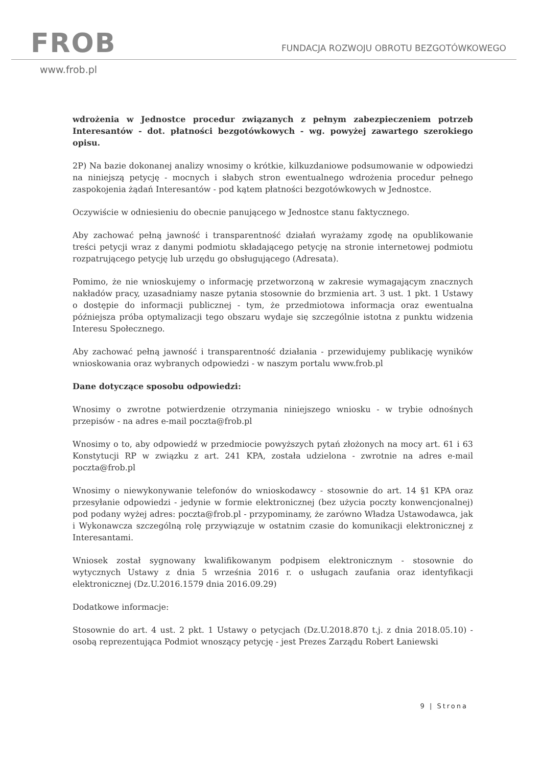FROB
FUNDACJA ROZWOJU OBROTU BEZGOTÓWKOWEGO
www.frob.pl
wdrożenia w Jednostce procedur związanych z pełnym zabezpieczeniem potrzeb Interesantów - dot. płatności bezgotówkowych - wg. powyżej zawartego szerokiego opisu.
2P) Na bazie dokonanej analizy wnosimy o krótkie, kilkuzdaniowe podsumowanie w odpowiedzi na niniejszą petycję - mocnych i słabych stron ewentualnego wdrożenia procedur pełnego zaspokojenia żądań Interesantów - pod kątem płatności bezgotówkowych w Jednostce.
Oczywiście w odniesieniu do obecnie panującego w Jednostce stanu faktycznego.
Aby zachować pełną jawność i transparentność działań wyrażamy zgodę na opublikowanie treści petycji wraz z danymi podmiotu składającego petycję na stronie internetowej podmiotu rozpatrującego petycję lub urzędu go obsługującego (Adresata).
Pomimo, że nie wnioskujemy o informację przetworzoną w zakresie wymagającym znacznych nakładów pracy, uzasadniamy nasze pytania stosownie do brzmienia art. 3 ust. 1 pkt. 1 Ustawy o dostępie do informacji publicznej - tym, że przedmiotowa informacja oraz ewentualna późniejsza próba optymalizacji tego obszaru wydaje się szczególnie istotna z punktu widzenia Interesu Społecznego.
Aby zachować pełną jawność i transparentność działania - przewidujemy publikację wyników wnioskowania oraz wybranych odpowiedzi - w naszym portalu www.frob.pl
Dane dotyczące sposobu odpowiedzi:
Wnosimy o zwrotne potwierdzenie otrzymania niniejszego wniosku - w trybie odnośnych przepisów - na adres e-mail poczta@frob.pl
Wnosimy o to, aby odpowiedź w przedmiocie powyższych pytań złożonych na mocy art. 61 i 63 Konstytucji RP w związku z art. 241 KPA, została udzielona - zwrotnie na adres e-mail poczta@frob.pl
Wnosimy o niewykonywanie telefonów do wnioskodawcy - stosownie do art. 14 §1 KPA oraz przesyłanie odpowiedzi - jedynie w formie elektronicznej (bez użycia poczty konwencjonalnej) pod podany wyżej adres: poczta@frob.pl - przypominamy, że zarówno Władza Ustawodawca, jak i Wykonawcza szczególną rolę przywiązuje w ostatnim czasie do komunikacji elektronicznej z Interesantami.
Wniosek został sygnowany kwalifikowanym podpisem elektronicznym - stosownie do wytycznych Ustawy z dnia 5 września 2016 r. o usługach zaufania oraz identyfikacji elektronicznej (Dz.U.2016.1579 dnia 2016.09.29)
Dodatkowe informacje:
Stosownie do art. 4 ust. 2 pkt. 1 Ustawy o petycjach (Dz.U.2018.870 t.j. z dnia 2018.05.10) - osobą reprezentująca Podmiot wnoszący petycję - jest Prezes Zarządu Robert Łaniewski
9 | Strona